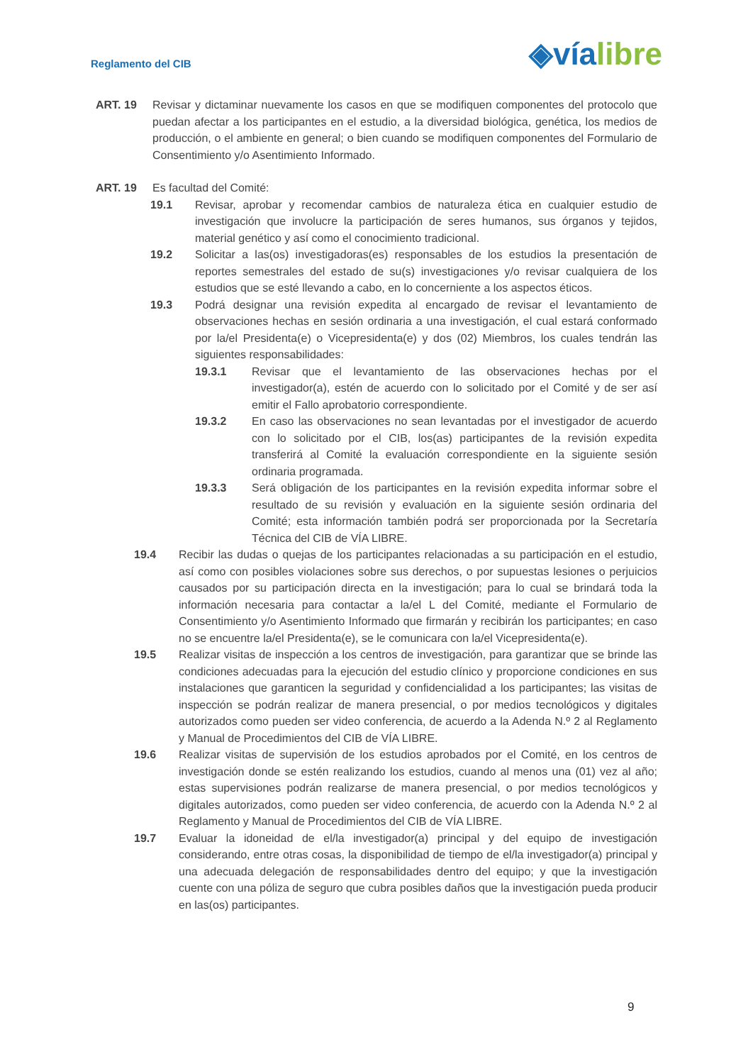Reglamento del CIB
◈vía libre
ART. 19 Revisar y dictaminar nuevamente los casos en que se modifiquen componentes del protocolo que puedan afectar a los participantes en el estudio, a la diversidad biológica, genética, los medios de producción, o el ambiente en general; o bien cuando se modifiquen componentes del Formulario de Consentimiento y/o Asentimiento Informado.
ART. 19 Es facultad del Comité:
19.1 Revisar, aprobar y recomendar cambios de naturaleza ética en cualquier estudio de investigación que involucre la participación de seres humanos, sus órganos y tejidos, material genético y así como el conocimiento tradicional.
19.2 Solicitar a las(os) investigadoras(es) responsables de los estudios la presentación de reportes semestrales del estado de su(s) investigaciones y/o revisar cualquiera de los estudios que se esté llevando a cabo, en lo concerniente a los aspectos éticos.
19.3 Podrá designar una revisión expedita al encargado de revisar el levantamiento de observaciones hechas en sesión ordinaria a una investigación, el cual estará conformado por la/el Presidenta(e) o Vicepresidenta(e) y dos (02) Miembros, los cuales tendrán las siguientes responsabilidades:
19.3.1 Revisar que el levantamiento de las observaciones hechas por el investigador(a), estén de acuerdo con lo solicitado por el Comité y de ser así emitir el Fallo aprobatorio correspondiente.
19.3.2 En caso las observaciones no sean levantadas por el investigador de acuerdo con lo solicitado por el CIB, los(as) participantes de la revisión expedita transferirá al Comité la evaluación correspondiente en la siguiente sesión ordinaria programada.
19.3.3 Será obligación de los participantes en la revisión expedita informar sobre el resultado de su revisión y evaluación en la siguiente sesión ordinaria del Comité; esta información también podrá ser proporcionada por la Secretaría Técnica del CIB de VÍA LIBRE.
19.4 Recibir las dudas o quejas de los participantes relacionadas a su participación en el estudio, así como con posibles violaciones sobre sus derechos, o por supuestas lesiones o perjuicios causados por su participación directa en la investigación; para lo cual se brindará toda la información necesaria para contactar a la/el L del Comité, mediante el Formulario de Consentimiento y/o Asentimiento Informado que firmarán y recibirán los participantes; en caso no se encuentre la/el Presidenta(e), se le comunicara con la/el Vicepresidenta(e).
19.5 Realizar visitas de inspección a los centros de investigación, para garantizar que se brinde las condiciones adecuadas para la ejecución del estudio clínico y proporcione condiciones en sus instalaciones que garanticen la seguridad y confidencialidad a los participantes; las visitas de inspección se podrán realizar de manera presencial, o por medios tecnológicos y digitales autorizados como pueden ser video conferencia, de acuerdo a la Adenda N.º 2 al Reglamento y Manual de Procedimientos del CIB de VÍA LIBRE.
19.6 Realizar visitas de supervisión de los estudios aprobados por el Comité, en los centros de investigación donde se estén realizando los estudios, cuando al menos una (01) vez al año; estas supervisiones podrán realizarse de manera presencial, o por medios tecnológicos y digitales autorizados, como pueden ser video conferencia, de acuerdo con la Adenda N.º 2 al Reglamento y Manual de Procedimientos del CIB de VÍA LIBRE.
19.7 Evaluar la idoneidad de el/la investigador(a) principal y del equipo de investigación considerando, entre otras cosas, la disponibilidad de tiempo de el/la investigador(a) principal y una adecuada delegación de responsabilidades dentro del equipo; y que la investigación cuente con una póliza de seguro que cubra posibles daños que la investigación pueda producir en las(os) participantes.
9